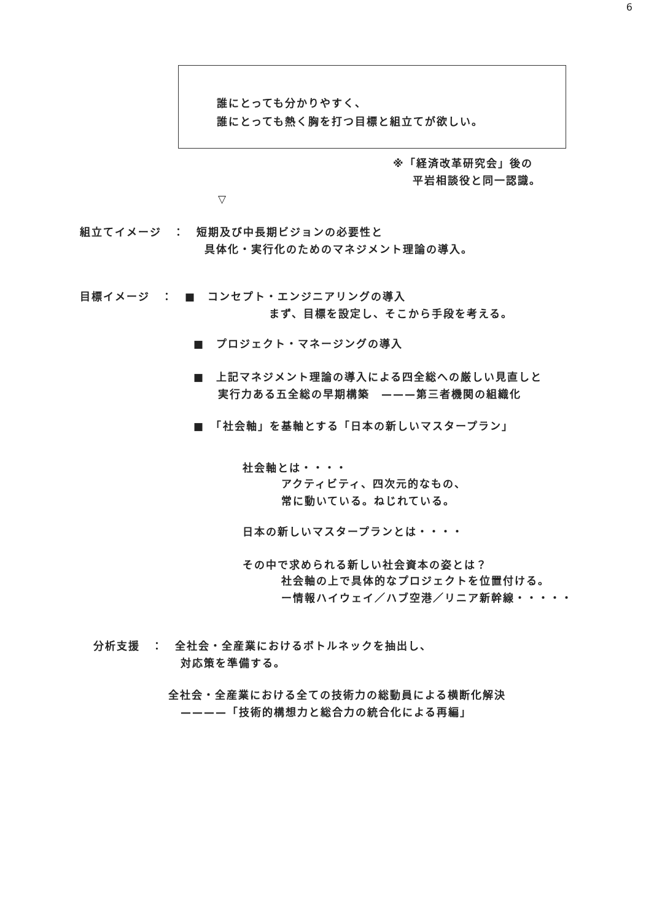6
誰にとっても分かりやすく、
誰にとっても熱く胸を打つ目標と組立てが欲しい。
※「経済改革研究会」後の
平岩相談役と同一認識。
▽
組立てイメージ　：　短期及び中長期ビジョンの必要性と
具体化・実行化のためのマネジメント理論の導入。
目標イメージ　：　■　コンセプト・エンジニアリングの導入
まず、目標を設定し、そこから手段を考える。
■　プロジェクト・マネージングの導入
■　上記マネジメント理論の導入による四全総への厳しい見直しと
実行力ある五全総の早期構築　———第三者機関の組織化
■　「社会軸」を基軸とする「日本の新しいマスタープラン」
社会軸とは・・・・
アクティビティ、四次元的なもの、
常に動いている。ねじれている。
日本の新しいマスタープランとは・・・・
その中で求められる新しい社会資本の姿とは？
社会軸の上で具体的なプロジェクトを位置付ける。
ー情報ハイウェイ／ハブ空港／リニア新幹線・・・・・
分析支援　：　全社会・全産業におけるボトルネックを抽出し、
対応策を準備する。
全社会・全産業における全ての技術力の総動員による横断化解決
————「技術的構想力と総合力の統合化による再編」